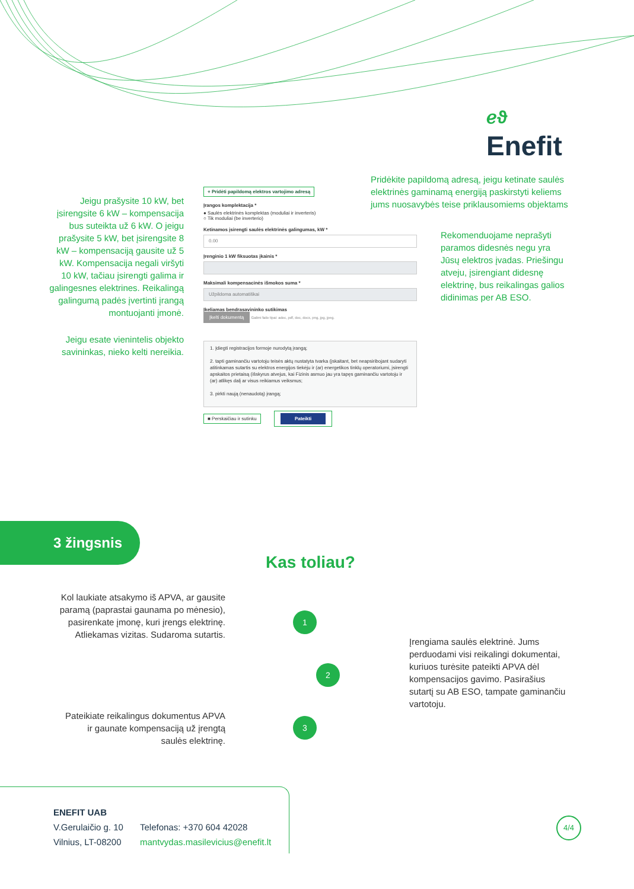ℯϑ
Enefit
Pridėkite papildomą adresą, jeigu ketinate saulės elektrinės gaminamą energiją paskirstyti keliems jums nuosavybės teise priklausomiems objektams
Jeigu prašysite 10 kW, bet įsirengsite 6 kW – kompensacija bus suteikta už 6 kW. O jeigu prašysite 5 kW, bet įsirengsite 8 kW – kompensaciją gausite už 5 kW. Kompensacija negali viršyti 10 kW, tačiau įsirengti galima ir galingesnes elektrines. Reikalingą galingumą padės įvertinti įrangą montuojanti įmonė.
Rekomenduojame neprašyti paramos didesnės negu yra Jūsų elektros įvadas. Priešingu atveju, įsirengiant didesnę elektrinę, bus reikalingas galios didinimas per AB ESO.
Jeigu esate vienintelis objekto savininkas, nieko kelti nereikia.
+ Pridėti papildomą elektros vartojimo adresą
Įrangos komplektacija *
● Saulės elektrinės komplektas (moduliai ir inverteris)
○ Tik moduliai (be inverterio)
Ketinamos įsirengti saulės elektrinės galingumas, kW *
0.00
Įrenginio 1 kW fiksuotas įkainis *
Maksimali kompensacinės išmokos suma *
Užpildoma automatiškai
Įkeliamas bendrasavininko sutikimas
Įkelti dokumentą Galimi failo tipai: adoc, pdf, doc, docx, png, jpg, jpeg.
1. Įdiegti registracijos formoje nurodytą įrangą;
2. tapti gaminančiu vartotoju teisės aktų nustatyta tvarka (įskaitant, bet neapsiribojant sudaryti atitinkamas sutartis su elektros energijos tiekėju ir (ar) energetikos tinklų operatoriumi, įsirengti apskaitos prietaisą (išskyrus atvejus, kai Fizinis asmuo jau yra tapęs gaminančiu vartotoju ir (ar) atlikęs dalį ar visus reikiamus veiksmus;
3. pirkti naują (nenaudotą) įrangą;
■ Perskaičiau ir sutinku Pateikti
3 žingsnis
Kas toliau?
Kol laukiate atsakymo iš APVA, ar gausite paramą (paprastai gaunama po mėnesio), pasirenkate įmonę, kuri įrengs elektrinę. Atliekamas vizitas. Sudaroma sutartis.
Įrengiama saulės elektrinė. Jums perduodami visi reikalingi dokumentai, kuriuos turėsite pateikti APVA dėl kompensacijos gavimo. Pasirašius sutartį su AB ESO, tampate gaminančiu vartotoju.
Pateikiate reikalingus dokumentus APVA ir gaunate kompensaciją už įrengtą saulės elektrinę.
1
2
3
ENEFIT UAB
V.Gerulaičio g. 10
Vilnius, LT-08200
Telefonas: +370 604 42028
mantvydas.masilevicius@enefit.lt
4/4